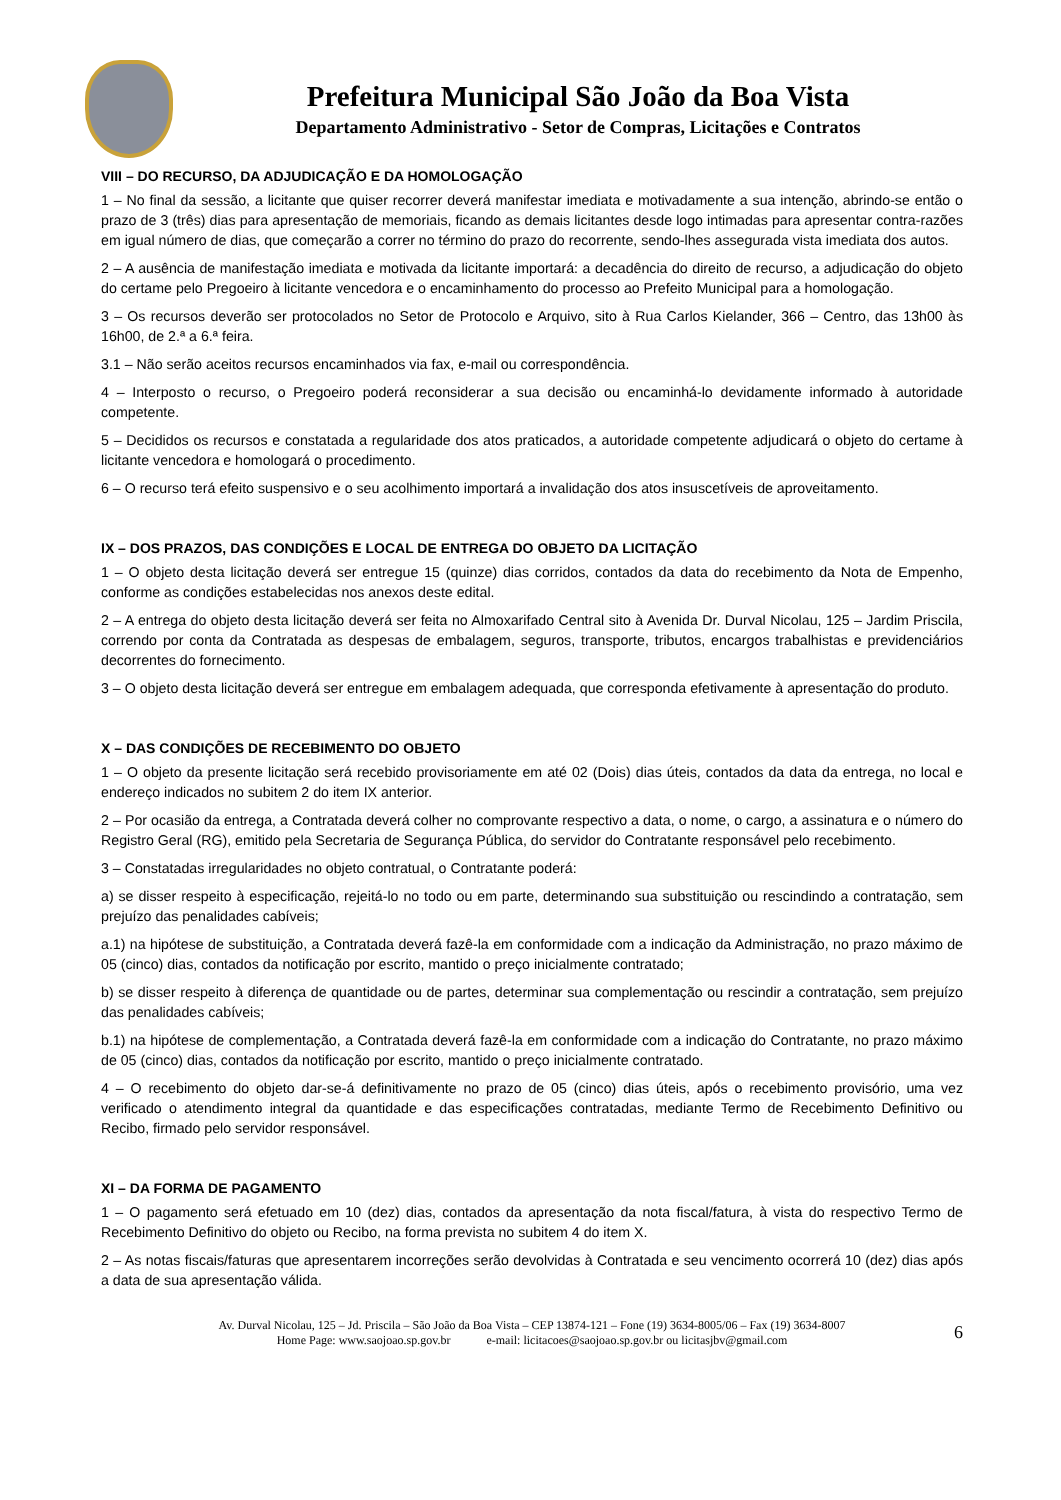Prefeitura Municipal São João da Boa Vista
Departamento Administrativo - Setor de Compras, Licitações e Contratos
VIII – DO RECURSO, DA ADJUDICAÇÃO E DA HOMOLOGAÇÃO
1 – No final da sessão, a licitante que quiser recorrer deverá manifestar imediata e motivadamente a sua intenção, abrindo-se então o prazo de 3 (três) dias para apresentação de memoriais, ficando as demais licitantes desde logo intimadas para apresentar contra-razões em igual número de dias, que começarão a correr no término do prazo do recorrente, sendo-lhes assegurada vista imediata dos autos.
2 – A ausência de manifestação imediata e motivada da licitante importará: a decadência do direito de recurso, a adjudicação do objeto do certame pelo Pregoeiro à licitante vencedora e o encaminhamento do processo ao Prefeito Municipal para a homologação.
3 – Os recursos deverão ser protocolados no Setor de Protocolo e Arquivo, sito à Rua Carlos Kielander, 366 – Centro, das 13h00 às 16h00, de 2.ª a 6.ª feira.
3.1 – Não serão aceitos recursos encaminhados via fax, e-mail ou correspondência.
4 – Interposto o recurso, o Pregoeiro poderá reconsiderar a sua decisão ou encaminhá-lo devidamente informado à autoridade competente.
5 – Decididos os recursos e constatada a regularidade dos atos praticados, a autoridade competente adjudicará o objeto do certame à licitante vencedora e homologará o procedimento.
6 – O recurso terá efeito suspensivo e o seu acolhimento importará a invalidação dos atos insuscetíveis de aproveitamento.
IX – DOS PRAZOS, DAS CONDIÇÕES E LOCAL DE ENTREGA DO OBJETO DA LICITAÇÃO
1 – O objeto desta licitação deverá ser entregue 15 (quinze) dias corridos, contados da data do recebimento da Nota de Empenho, conforme as condições estabelecidas nos anexos deste edital.
2 – A entrega do objeto desta licitação deverá ser feita no Almoxarifado Central sito à Avenida Dr. Durval Nicolau, 125 – Jardim Priscila, correndo por conta da Contratada as despesas de embalagem, seguros, transporte, tributos, encargos trabalhistas e previdenciários decorrentes do fornecimento.
3 – O objeto desta licitação deverá ser entregue em embalagem adequada, que corresponda efetivamente à apresentação do produto.
X – DAS CONDIÇÕES DE RECEBIMENTO DO OBJETO
1 – O objeto da presente licitação será recebido provisoriamente em até 02 (Dois) dias úteis, contados da data da entrega, no local e endereço indicados no subitem 2 do item IX anterior.
2 – Por ocasião da entrega, a Contratada deverá colher no comprovante respectivo a data, o nome, o cargo, a assinatura e o número do Registro Geral (RG), emitido pela Secretaria de Segurança Pública, do servidor do Contratante responsável pelo recebimento.
3 – Constatadas irregularidades no objeto contratual, o Contratante poderá:
a) se disser respeito à especificação, rejeitá-lo no todo ou em parte, determinando sua substituição ou rescindindo a contratação, sem prejuízo das penalidades cabíveis;
a.1) na hipótese de substituição, a Contratada deverá fazê-la em conformidade com a indicação da Administração, no prazo máximo de 05 (cinco) dias, contados da notificação por escrito, mantido o preço inicialmente contratado;
b) se disser respeito à diferença de quantidade ou de partes, determinar sua complementação ou rescindir a contratação, sem prejuízo das penalidades cabíveis;
b.1) na hipótese de complementação, a Contratada deverá fazê-la em conformidade com a indicação do Contratante, no prazo máximo de 05 (cinco) dias, contados da notificação por escrito, mantido o preço inicialmente contratado.
4 – O recebimento do objeto dar-se-á definitivamente no prazo de 05 (cinco) dias úteis, após o recebimento provisório, uma vez verificado o atendimento integral da quantidade e das especificações contratadas, mediante Termo de Recebimento Definitivo ou Recibo, firmado pelo servidor responsável.
XI – DA FORMA DE PAGAMENTO
1 – O pagamento será efetuado em 10 (dez) dias, contados da apresentação da nota fiscal/fatura, à vista do respectivo Termo de Recebimento Definitivo do objeto ou Recibo, na forma prevista no subitem 4 do item X.
2 – As notas fiscais/faturas que apresentarem incorreções serão devolvidas à Contratada e seu vencimento ocorrerá 10 (dez) dias após a data de sua apresentação válida.
Av. Durval Nicolau, 125 – Jd. Priscila – São João da Boa Vista – CEP 13874-121 – Fone (19) 3634-8005/06 – Fax (19) 3634-8007
Home Page: www.saojoao.sp.gov.br e-mail: licitacoes@saojoao.sp.gov.br ou licitasjbv@gmail.com
6